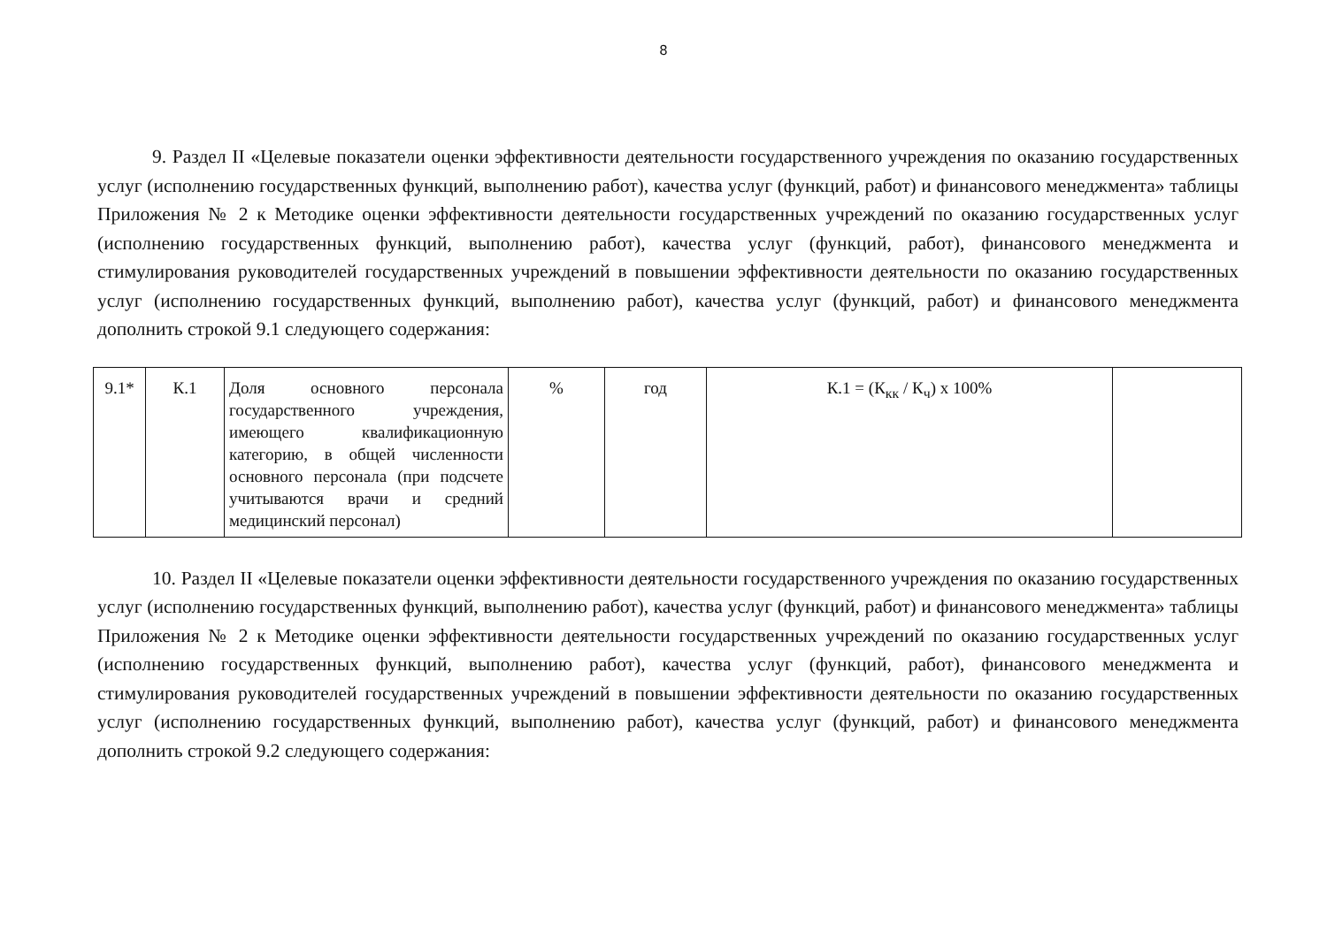8
9. Раздел II «Целевые показатели оценки эффективности деятельности государственного учреждения по оказанию государственных услуг (исполнению государственных функций, выполнению работ), качества услуг (функций, работ) и финансового менеджмента» таблицы Приложения № 2 к Методике оценки эффективности деятельности государственных учреждений по оказанию государственных услуг (исполнению государственных функций, выполнению работ), качества услуг (функций, работ), финансового менеджмента и стимулирования руководителей государственных учреждений в повышении эффективности деятельности по оказанию государственных услуг (исполнению государственных функций, выполнению работ), качества услуг (функций, работ) и финансового менеджмента дополнить строкой 9.1 следующего содержания:
| 9.1* | К.1 | Доля основного персонала государственного учреждения, имеющего квалификационную категорию, в общей численности основного персонала (при подсчете учитываются врачи и средний медицинский персонал) | % | год | К.1 = (К<sub>кк</sub> / К<sub>ч</sub>) х 100% | |
10. Раздел II «Целевые показатели оценки эффективности деятельности государственного учреждения по оказанию государственных услуг (исполнению государственных функций, выполнению работ), качества услуг (функций, работ) и финансового менеджмента» таблицы Приложения № 2 к Методике оценки эффективности деятельности государственных учреждений по оказанию государственных услуг (исполнению государственных функций, выполнению работ), качества услуг (функций, работ), финансового менеджмента и стимулирования руководителей государственных учреждений в повышении эффективности деятельности по оказанию государственных услуг (исполнению государственных функций, выполнению работ), качества услуг (функций, работ) и финансового менеджмента дополнить строкой 9.2 следующего содержания: